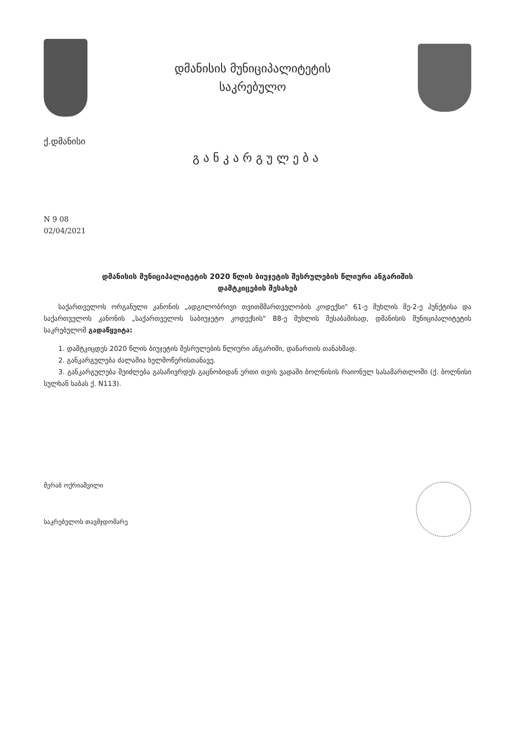დმანისის მუნიციპალიტეტის
საკრებულო
ქ.დმანისი
განკარგულება
N 9 08
02/04/2021
დმანისის მუნიციპალიტეტის 2020 წლის ბიუჯეტის შესრულების წლიური ანგარიშის
დამტკიცების შესახებ
საქართველოს ორგანული კანონის „ადგილობრივი თვითმმართველობის კოდექსი" 61-ე მუხლის მე-2-ე პუნქტისა და საქართველოს კანონის „საქართველოს საბიუჯეტო კოდექსის" 88-ე მუხლის შესაბამისად, დმანისის მუნიციპალიტეტის საკრებულომ გადაწყვიტა:
1. დამტკიცდეს 2020 წლის ბიუჯეტის შესრულების წლიური ანგარიში, დანართის თანახმად.
2. განკარგულება ძალაშია ხელმოწერისთანავე.
3. განკარგულება შეიძლება გასაჩივრდეს გაცნობიდან ერთი თვის ვადაში ბოლნისის რაიონულ სასამართლოში (ქ. ბოლნისი სულხან საბას ქ. N113).
მერაბ ოქრიაშვილი
საკრებულოს თავმჯდომარე